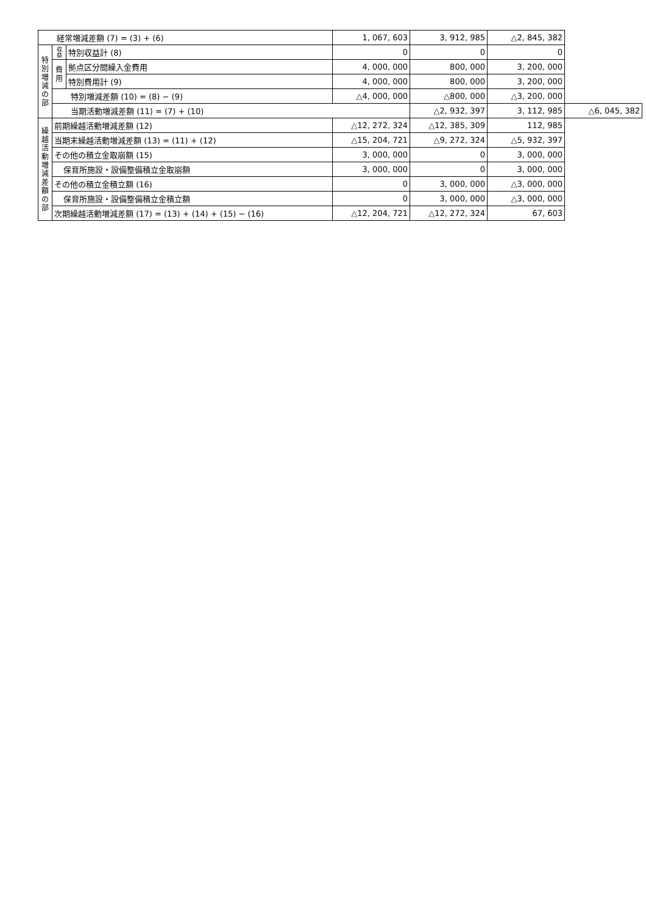| 経常増減差額 (7) = (3) + (6) | | | 1, 067, 603 | 3, 912, 985 | △2, 845, 382 | |
| 特 別 増 減 の 部 | 収 益 | 特別収益計 (8) | 0 | 0 | 0 | |
| | 費 用 | 拠点区分間繰入金費用 | 4, 000, 000 | 800, 000 | 3, 200, 000 | |
| | | 特別費用計 (9) | 4, 000, 000 | 800, 000 | 3, 200, 000 | |
| | 特別増減差額 (10) = (8) − (9) | | △4, 000, 000 | △800, 000 | △3, 200, 000 | |
| | 当期活動増減差額 (11) = (7) + (10) | | | △2, 932, 397 | 3, 112, 985 | △6, 045, 382 |
| 繰 越 活 動 増 減 差 額 の 部 | 前期繰越活動増減差額 (12) | | △12, 272, 324 | △12, 385, 309 | 112, 985 | |
| | 当期末繰越活動増減差額 (13) = (11) + (12) | | △15, 204, 721 | △9, 272, 324 | △5, 932, 397 | |
| | その他の積立金取崩額 (15) | | 3, 000, 000 | 0 | 3, 000, 000 | |
| | 保育所施設・設備整備積立金取崩額 | | 3, 000, 000 | 0 | 3, 000, 000 | |
| | その他の積立金積立額 (16) | | 0 | 3, 000, 000 | △3, 000, 000 | |
| | 保育所施設・設備整備積立金積立額 | | 0 | 3, 000, 000 | △3, 000, 000 | |
| | 次期繰越活動増減差額 (17) = (13) + (14) + (15) − (16) | | △12, 204, 721 | △12, 272, 324 | 67, 603 | |